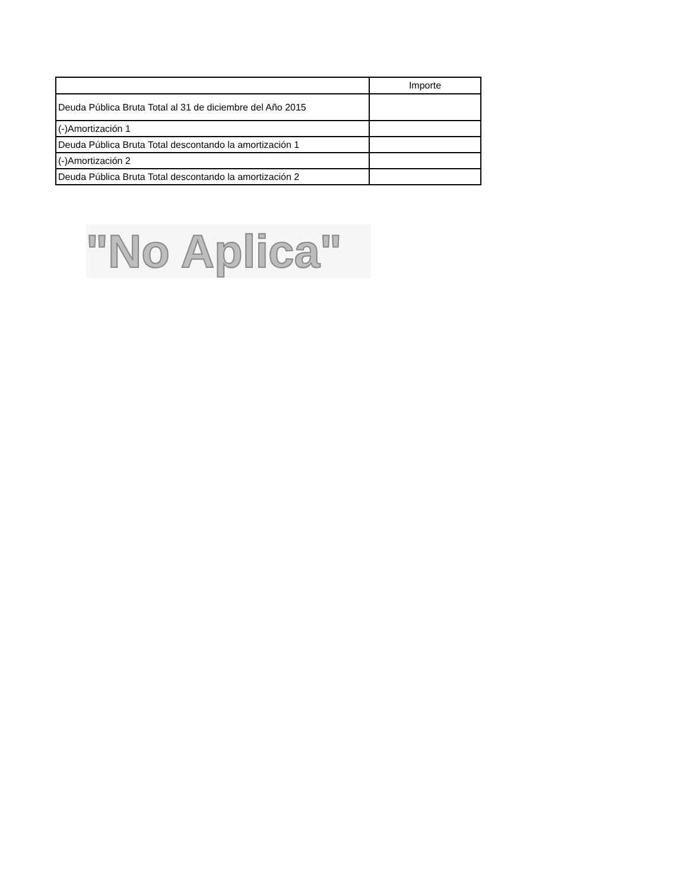| | Importe |
| --- | --- |
| Deuda Pública Bruta Total al 31 de diciembre del Año 2015 | |
| (-)Amortización 1 | |
| Deuda Pública Bruta Total descontando la amortización 1 | |
| (-)Amortización 2 | |
| Deuda Pública Bruta Total descontando la amortización 2 | |
"No Aplica"